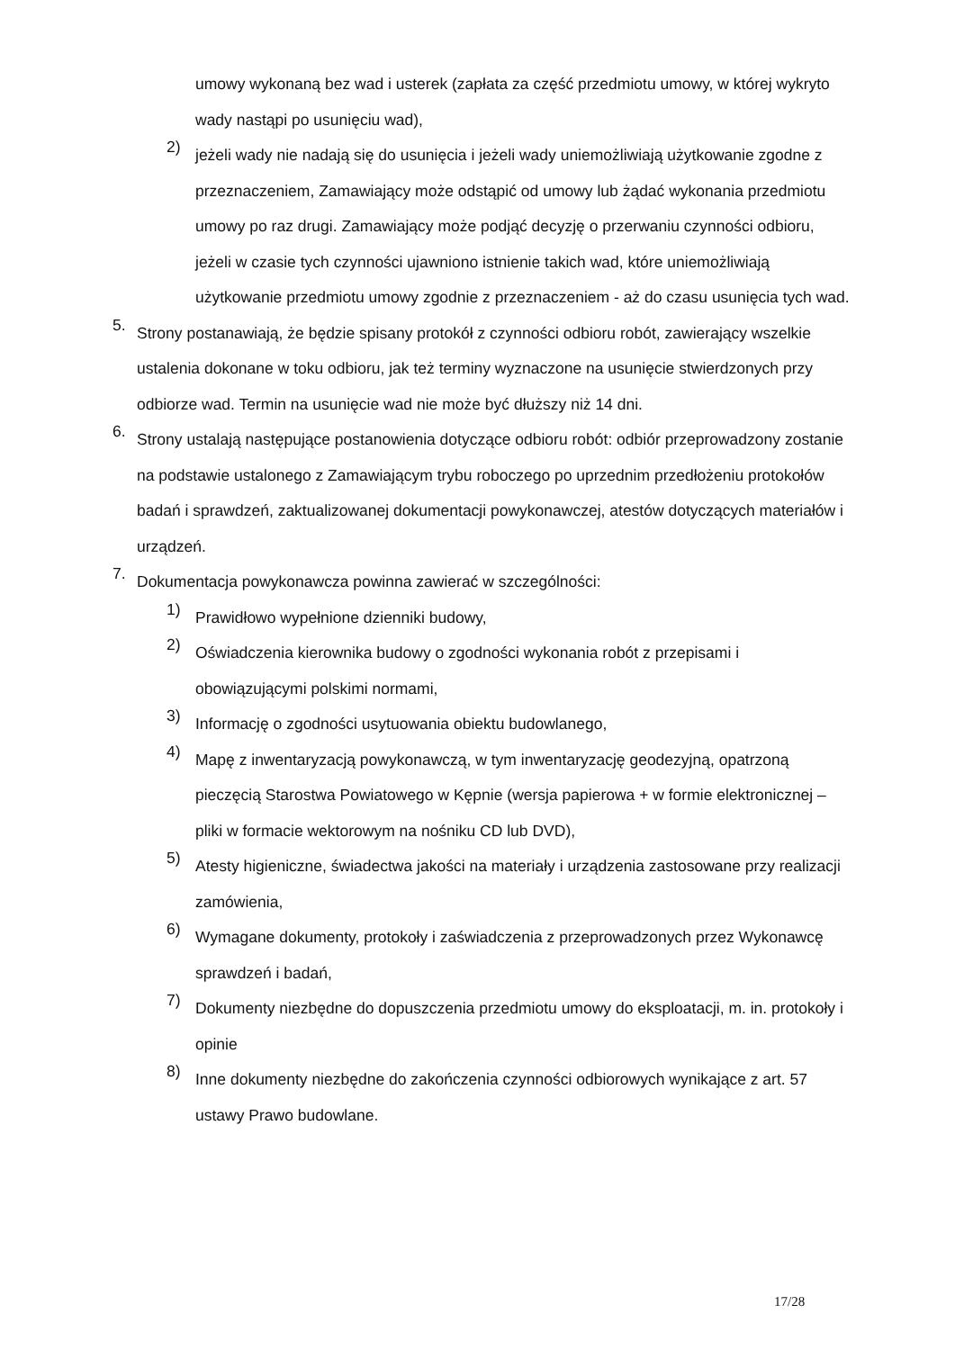umowy wykonaną bez wad i usterek (zapłata za część przedmiotu umowy, w której wykryto wady nastąpi po usunięciu wad),
2)
jeżeli wady nie nadają się do usunięcia i jeżeli wady uniemożliwiają użytkowanie zgodne z przeznaczeniem, Zamawiający może odstąpić od umowy lub żądać wykonania przedmiotu umowy po raz drugi. Zamawiający może podjąć decyzję o przerwaniu czynności odbioru, jeżeli w czasie tych czynności ujawniono istnienie takich wad, które uniemożliwiają użytkowanie przedmiotu umowy zgodnie z przeznaczeniem - aż do czasu usunięcia tych wad.
5.
Strony postanawiają, że będzie spisany protokół z czynności odbioru robót, zawierający wszelkie ustalenia dokonane w toku odbioru, jak też terminy wyznaczone na usunięcie stwierdzonych przy odbiorze wad. Termin na usunięcie wad nie może być dłuższy niż 14 dni.
6.
Strony ustalają następujące postanowienia dotyczące odbioru robót: odbiór przeprowadzony zostanie na podstawie ustalonego z Zamawiającym trybu roboczego po uprzednim przedłożeniu protokołów badań i sprawdzeń, zaktualizowanej dokumentacji powykonawczej, atestów dotyczących materiałów i urządzeń.
7.
Dokumentacja powykonawcza powinna zawierać w szczególności:
1)
Prawidłowo wypełnione dzienniki budowy,
2)
Oświadczenia kierownika budowy o zgodności wykonania robót z przepisami i obowiązującymi polskimi normami,
3)
Informację o zgodności usytuowania obiektu budowlanego,
4)
Mapę z inwentaryzacją powykonawczą, w tym inwentaryzację geodezyjną, opatrzoną pieczęcią Starostwa Powiatowego w Kępnie (wersja papierowa + w formie elektronicznej – pliki w formacie wektorowym na nośniku CD lub DVD),
5)
Atesty higieniczne, świadectwa jakości na materiały i urządzenia zastosowane przy realizacji zamówienia,
6)
Wymagane dokumenty, protokoły i zaświadczenia z przeprowadzonych przez Wykonawcę sprawdzeń i badań,
7)
Dokumenty niezbędne do dopuszczenia przedmiotu umowy do eksploatacji, m. in. protokoły i opinie
8)
Inne dokumenty niezbędne do zakończenia czynności odbiorowych wynikające z art. 57 ustawy Prawo budowlane.
17/28